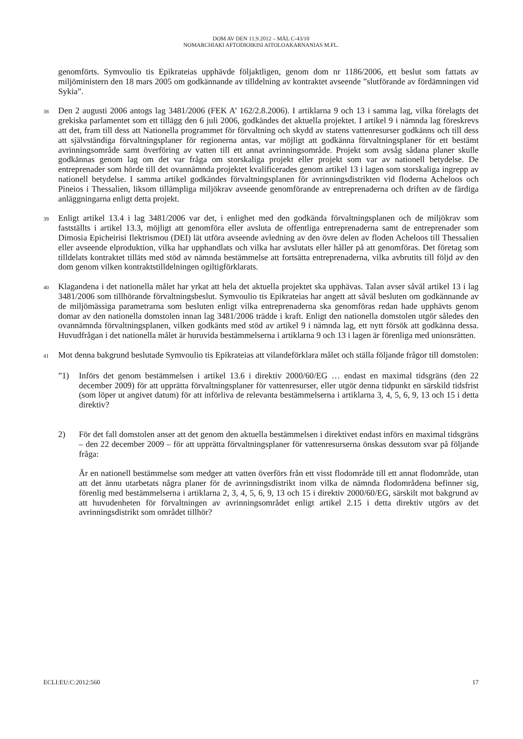DOM AV DEN 11.9.2012 – MÅL C-43/10
NOMARCHIAKI AFTODIOIKISI AITOLOAKARNANIAS M.FL.
genomförts. Symvoulio tis Epikrateias upphävde följaktligen, genom dom nr 1186/2006, ett beslut som fattats av miljöministern den 18 mars 2005 om godkännande av tilldelning av kontraktet avseende ”slutförande av fördämningen vid Sykia”.
38
Den 2 augusti 2006 antogs lag 3481/2006 (FEK A’ 162/2.8.2006). I artiklarna 9 och 13 i samma lag, vilka förelagts det grekiska parlamentet som ett tillägg den 6 juli 2006, godkändes det aktuella projektet. I artikel 9 i nämnda lag föreskrevs att det, fram till dess att Nationella programmet för förvaltning och skydd av statens vattenresurser godkänns och till dess att självständiga förvaltningsplaner för regionerna antas, var möjligt att godkänna förvaltningsplaner för ett bestämt avrinningsområde samt överföring av vatten till ett annat avrinningsområde. Projekt som avsåg sådana planer skulle godkännas genom lag om det var fråga om storskaliga projekt eller projekt som var av nationell betydelse. De entreprenader som hörde till det ovannämnda projektet kvalificerades genom artikel 13 i lagen som storskaliga ingrepp av nationell betydelse. I samma artikel godkändes förvaltningsplanen för avrinningsdistrikten vid floderna Acheloos och Pineios i Thessalien, liksom tillämpliga miljökrav avseende genomförande av entreprenaderna och driften av de färdiga anläggningarna enligt detta projekt.
39
Enligt artikel 13.4 i lag 3481/2006 var det, i enlighet med den godkända förvaltningsplanen och de miljökrav som fastställts i artikel 13.3, möjligt att genomföra eller avsluta de offentliga entreprenaderna samt de entreprenader som Dimosia Epicheirisi Ilektrismou (DEI) lät utföra avseende avledning av den övre delen av floden Acheloos till Thessalien eller avseende elproduktion, vilka har upphandlats och vilka har avslutats eller håller på att genomföras. Det företag som tilldelats kontraktet tilläts med stöd av nämnda bestämmelse att fortsätta entreprenaderna, vilka avbrutits till följd av den dom genom vilken kontraktstilldelningen ogiltigförklarats.
40
Klagandena i det nationella målet har yrkat att hela det aktuella projektet ska upphävas. Talan avser såväl artikel 13 i lag 3481/2006 som tillhörande förvaltningsbeslut. Symvoulio tis Epikrateias har angett att såväl besluten om godkännande av de miljömässiga parametrarna som besluten enligt vilka entreprenaderna ska genomföras redan hade upphävts genom domar av den nationella domstolen innan lag 3481/2006 trädde i kraft. Enligt den nationella domstolen utgör således den ovannämnda förvaltningsplanen, vilken godkänts med stöd av artikel 9 i nämnda lag, ett nytt försök att godkänna dessa. Huvudfrågan i det nationella målet är huruvida bestämmelserna i artiklarna 9 och 13 i lagen är förenliga med unionsrätten.
41
Mot denna bakgrund beslutade Symvoulio tis Epikrateias att vilandeförklara målet och ställa följande frågor till domstolen:
”1) Införs det genom bestämmelsen i artikel 13.6 i direktiv 2000/60/EG … endast en maximal tidsgräns (den 22 december 2009) för att upprätta förvaltningsplaner för vattenresurser, eller utgör denna tidpunkt en särskild tidsfrist (som löper ut angivet datum) för att införliva de relevanta bestämmelserna i artiklarna 3, 4, 5, 6, 9, 13 och 15 i detta direktiv?
2) För det fall domstolen anser att det genom den aktuella bestämmelsen i direktivet endast införs en maximal tidsgräns – den 22 december 2009 – för att upprätta förvaltningsplaner för vattenresurserna önskas dessutom svar på följande fråga:
Är en nationell bestämmelse som medger att vatten överförs från ett visst flodområde till ett annat flodområde, utan att det ännu utarbetats några planer för de avrinningsdistrikt inom vilka de nämnda flodområdena befinner sig, förenlig med bestämmelserna i artiklarna 2, 3, 4, 5, 6, 9, 13 och 15 i direktiv 2000/60/EG, särskilt mot bakgrund av att huvudenheten för förvaltningen av avrinningsområdet enligt artikel 2.15 i detta direktiv utgörs av det avrinningsdistrikt som området tillhör?
ECLI:EU:C:2012:560 17